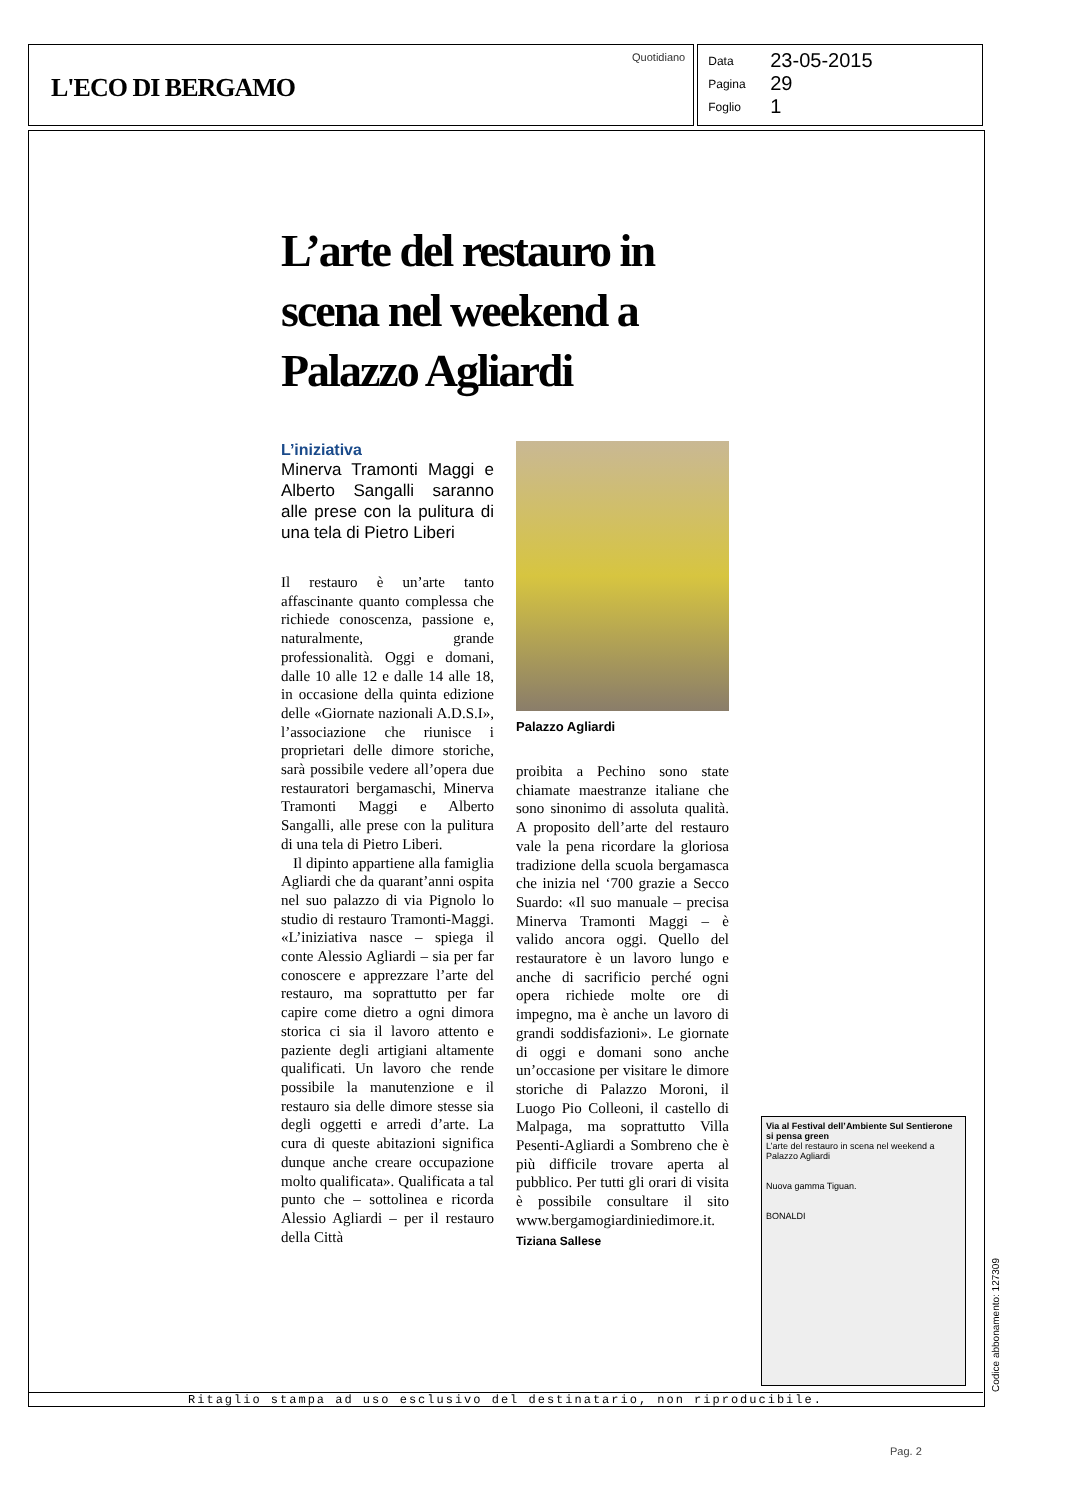L'ECO DI BERGAMO
Quotidiano
Data 23-05-2015
Pagina 29
Foglio 1
L’arte del restauro in scena nel weekend a Palazzo Agliardi
L’iniziativa
Minerva Tramonti Maggi e Alberto Sangalli saranno alle prese con la pulitura di una tela di Pietro Liberi
Il restauro è un’arte tanto affascinante quanto complessa che richiede conoscenza, passione e, naturalmente, grande professionalità. Oggi e domani, dalle 10 alle 12 e dalle 14 alle 18, in occasione della quinta edizione delle «Giornate nazionali A.D.S.I», l’associazione che riunisce i proprietari delle dimore storiche, sarà possibile vedere all’opera due restauratori bergamaschi, Minerva Tramonti Maggi e Alberto Sangalli, alle prese con la pulitura di una tela di Pietro Liberi.
Il dipinto appartiene alla famiglia Agliardi che da quarant’anni ospita nel suo palazzo di via Pignolo lo studio di restauro Tramonti-Maggi. «L’iniziativa nasce – spiega il conte Alessio Agliardi – sia per far conoscere e apprezzare l’arte del restauro, ma soprattutto per far capire come dietro a ogni dimora storica ci sia il lavoro attento e paziente degli artigiani altamente qualificati. Un lavoro che rende possibile la manutenzione e il restauro sia delle dimore stesse sia degli oggetti e arredi d’arte. La cura di queste abitazioni significa dunque anche creare occupazione molto qualificata». Qualificata a tal punto che – sottolinea e ricorda Alessio Agliardi – per il restauro della Città
Palazzo Agliardi
proibita a Pechino sono state chiamate maestranze italiane che sono sinonimo di assoluta qualità. A proposito dell’arte del restauro vale la pena ricordare la gloriosa tradizione della scuola bergamasca che inizia nel ‘700 grazie a Secco Suardo: «Il suo manuale – precisa Minerva Tramonti Maggi – è valido ancora oggi. Quello del restauratore è un lavoro lungo e anche di sacrificio perché ogni opera richiede molte ore di impegno, ma è anche un lavoro di grandi soddisfazioni». Le giornate di oggi e domani sono anche un’occasione per visitare le dimore storiche di Palazzo Moroni, il Luogo Pio Colleoni, il castello di Malpaga, ma soprattutto Villa Pesenti-Agliardi a Sombreno che è più difficile trovare aperta al pubblico. Per tutti gli orari di visita è possibile consultare il sito www.bergamogiardiniedimore.it.
Tiziana Sallese
Via al Festival dell’Ambiente Sul Sentierone si pensa green
L’arte del restauro in scena nel weekend a Palazzo Agliardi
Nuova gamma Tiguan.
BONALDI
Ritaglio stampa ad uso esclusivo del destinatario, non riproducibile. Codice abbonamento: 127309
Pag. 2